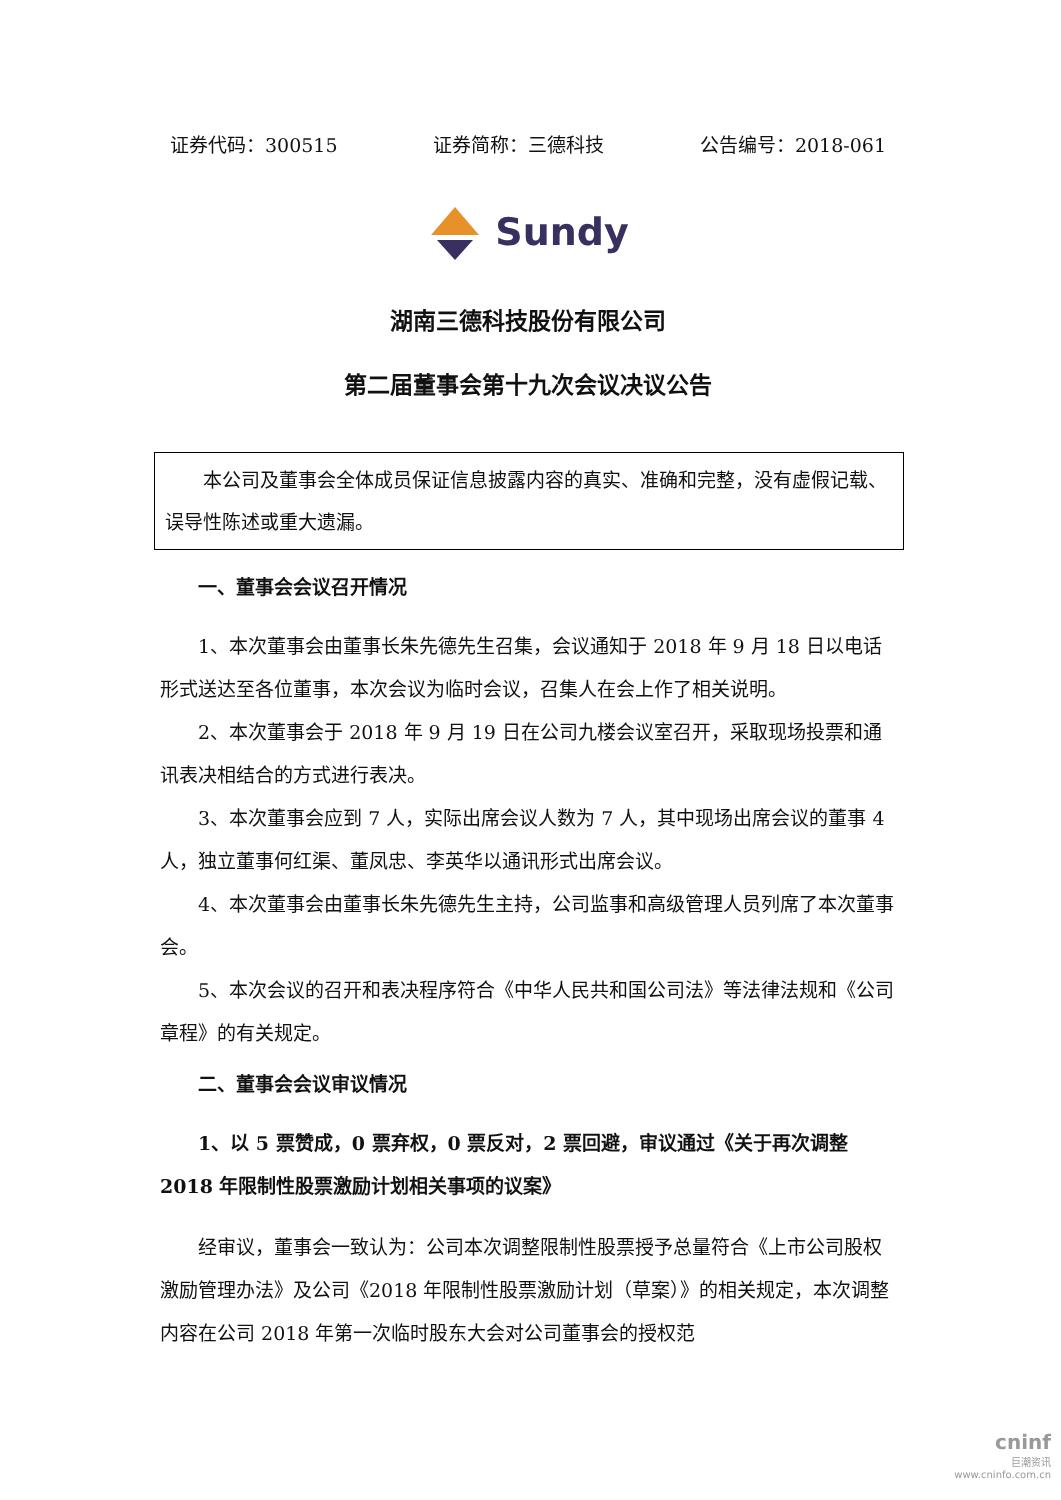证券代码：300515 证券简称：三德科技 公告编号：2018-061
Sundy
湖南三德科技股份有限公司
第二届董事会第十九次会议决议公告
本公司及董事会全体成员保证信息披露内容的真实、准确和完整，没有虚假记载、误导性陈述或重大遗漏。
一、董事会会议召开情况
1、本次董事会由董事长朱先德先生召集，会议通知于 2018 年 9 月 18 日以电话形式送达至各位董事，本次会议为临时会议，召集人在会上作了相关说明。
2、本次董事会于 2018 年 9 月 19 日在公司九楼会议室召开，采取现场投票和通讯表决相结合的方式进行表决。
3、本次董事会应到 7 人，实际出席会议人数为 7 人，其中现场出席会议的董事 4 人，独立董事何红渠、董凤忠、李英华以通讯形式出席会议。
4、本次董事会由董事长朱先德先生主持，公司监事和高级管理人员列席了本次董事会。
5、本次会议的召开和表决程序符合《中华人民共和国公司法》等法律法规和《公司章程》的有关规定。
二、董事会会议审议情况
1、以 5 票赞成，0 票弃权，0 票反对，2 票回避，审议通过《关于再次调整 2018 年限制性股票激励计划相关事项的议案》
经审议，董事会一致认为：公司本次调整限制性股票授予总量符合《上市公司股权激励管理办法》及公司《2018 年限制性股票激励计划（草案）》的相关规定，本次调整内容在公司 2018 年第一次临时股东大会对公司董事会的授权范
cninf
巨潮资讯
www.cninfo.com.cn